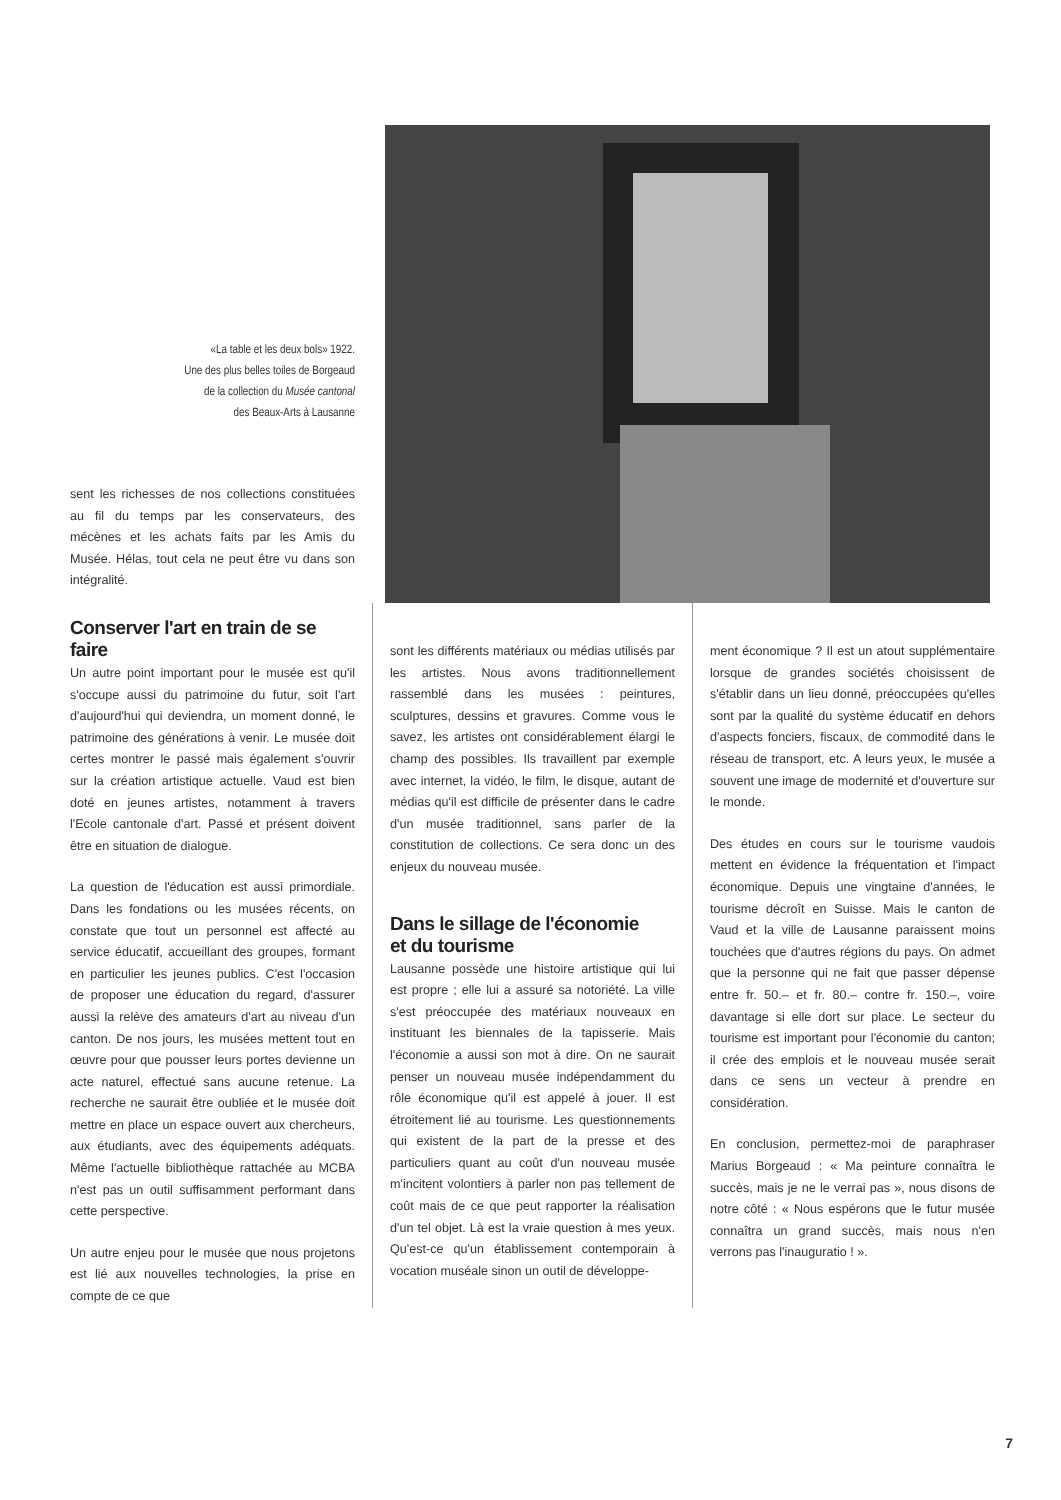«La table et les deux bols» 1922.
Une des plus belles toiles de Borgeaud
de la collection du Musée cantonal
des Beaux-Arts à Lausanne
sent les richesses de nos collections constituées au fil du temps par les conservateurs, des mécènes et les achats faits par les Amis du Musée. Hélas, tout cela ne peut être vu dans son intégralité.
Conserver l'art en train de se faire
Un autre point important pour le musée est qu'il s'occupe aussi du patrimoine du futur, soit l'art d'aujourd'hui qui deviendra, un moment donné, le patrimoine des générations à venir. Le musée doit certes montrer le passé mais également s'ouvrir sur la création artistique actuelle. Vaud est bien doté en jeunes artistes, notamment à travers l'Ecole cantonale d'art. Passé et présent doivent être en situation de dialogue.
La question de l'éducation est aussi primordiale. Dans les fondations ou les musées récents, on constate que tout un personnel est affecté au service éducatif, accueillant des groupes, formant en particulier les jeunes publics. C'est l'occasion de proposer une éducation du regard, d'assurer aussi la relève des amateurs d'art au niveau d'un canton. De nos jours, les musées mettent tout en œuvre pour que pousser leurs portes devienne un acte naturel, effectué sans aucune retenue. La recherche ne saurait être oubliée et le musée doit mettre en place un espace ouvert aux chercheurs, aux étudiants, avec des équipements adéquats. Même l'actuelle bibliothèque rattachée au MCBA n'est pas un outil suffisamment performant dans cette perspective.
Un autre enjeu pour le musée que nous projetons est lié aux nouvelles technologies, la prise en compte de ce que
sont les différents matériaux ou médias utilisés par les artistes. Nous avons traditionnellement rassemblé dans les musées : peintures, sculptures, dessins et gravures. Comme vous le savez, les artistes ont considérablement élargi le champ des possibles. Ils travaillent par exemple avec internet, la vidéo, le film, le disque, autant de médias qu'il est difficile de présenter dans le cadre d'un musée traditionnel, sans parler de la constitution de collections. Ce sera donc un des enjeux du nouveau musée.
Dans le sillage de l'économie
et du tourisme
Lausanne possède une histoire artistique qui lui est propre ; elle lui a assuré sa notoriété. La ville s'est préoccupée des matériaux nouveaux en instituant les biennales de la tapisserie. Mais l'économie a aussi son mot à dire. On ne saurait penser un nouveau musée indépendamment du rôle économique qu'il est appelé à jouer. Il est étroitement lié au tourisme. Les questionnements qui existent de la part de la presse et des particuliers quant au coût d'un nouveau musée m'incitent volontiers à parler non pas tellement de coût mais de ce que peut rapporter la réalisation d'un tel objet. Là est la vraie question à mes yeux. Qu'est-ce qu'un établissement contemporain à vocation muséale sinon un outil de développe-
ment économique ? Il est un atout supplémentaire lorsque de grandes sociétés choisissent de s'établir dans un lieu donné, préoccupées qu'elles sont par la qualité du système éducatif en dehors d'aspects fonciers, fiscaux, de commodité dans le réseau de transport, etc. A leurs yeux, le musée a souvent une image de modernité et d'ouverture sur le monde.
Des études en cours sur le tourisme vaudois mettent en évidence la fréquentation et l'impact économique. Depuis une vingtaine d'années, le tourisme décroît en Suisse. Mais le canton de Vaud et la ville de Lausanne paraissent moins touchées que d'autres régions du pays. On admet que la personne qui ne fait que passer dépense entre fr. 50.– et fr. 80.– contre fr. 150.–, voire davantage si elle dort sur place. Le secteur du tourisme est important pour l'économie du canton; il crée des emplois et le nouveau musée serait dans ce sens un vecteur à prendre en considération.
En conclusion, permettez-moi de paraphraser Marius Borgeaud : « Ma peinture connaîtra le succès, mais je ne le verrai pas », nous disons de notre côté : « Nous espérons que le futur musée connaîtra un grand succès, mais nous n'en verrons pas l'inauguratio ! ».
7